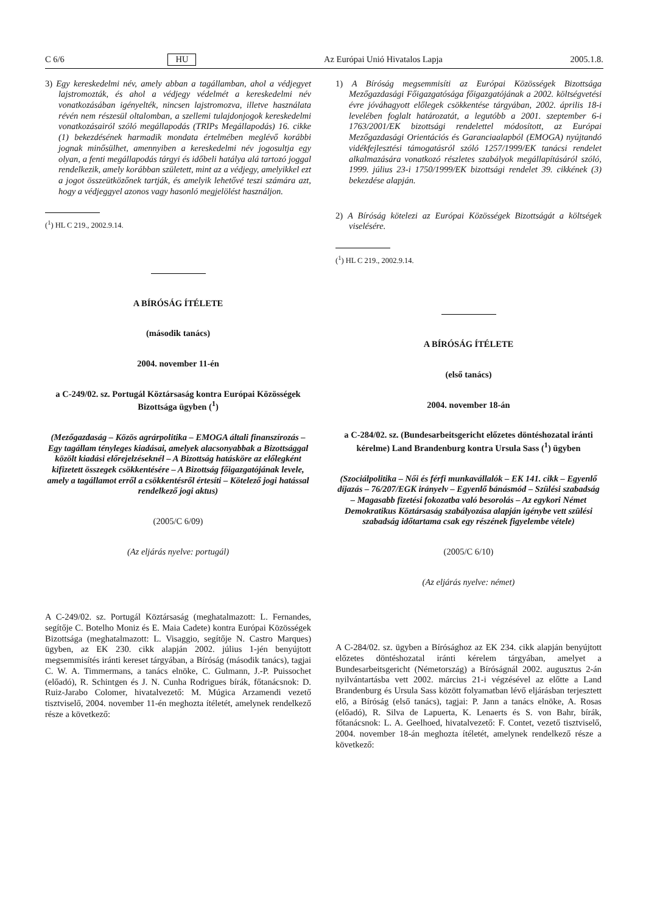C 6/6 HU Az Európai Unió Hivatalos Lapja 2005.1.8.
3) Egy kereskedelmi név, amely abban a tagállamban, ahol a védjegyet lajstromozták, és ahol a védjegy védelmét a kereskedelmi név vonatkozásában igényelték, nincsen lajstromozva, illetve használata révén nem részesül oltalomban, a szellemi tulajdonjogok kereskedelmi vonatkozásairól szóló megállapodás (TRIPs Megállapodás) 16. cikke (1) bekezdésének harmadik mondata értelmében meglévő korábbi jognak minősülhet, amennyiben a kereskedelmi név jogosultja egy olyan, a fenti megállapodás tárgyi és időbeli hatálya alá tartozó joggal rendelkezik, amely korábban született, mint az a védjegy, amelyikkel ezt a jogot összeütközőnek tartják, és amelyik lehetővé teszi számára azt, hogy a védjeggyel azonos vagy hasonló megjelölést használjon.
(<sup>1</sup>) HL C 219., 2002.9.14.
A BÍRÓSÁG ÍTÉLETE
(második tanács)
2004. november 11-én
a C-249/02. sz. Portugál Köztársaság kontra Európai Közösségek Bizottsága ügyben (<sup>1</sup>)
(Mezőgazdaság – Közös agrárpolitika – EMOGA általi finanszírozás – Egy tagállam tényleges kiadásai, amelyek alacsonyabbak a Bizottsággal közölt kiadási előrejelzéseknél – A Bizottság hatásköre az előlegként kifizetett összegek csökkentésére – A Bizottság főigazgatójának levele, amely a tagállamot erről a csökkentésről értesíti – Kötelező jogi hatással rendelkező jogi aktus)
(2005/C 6/09)
(Az eljárás nyelve: portugál)
A C-249/02. sz. Portugál Köztársaság (meghatalmazott: L. Fernandes, segítője C. Botelho Moniz és E. Maia Cadete) kontra Európai Közösségek Bizottsága (meghatalmazott: L. Visaggio, segítője N. Castro Marques) ügyben, az EK 230. cikk alapján 2002. július 1-jén benyújtott megsemmisítés iránti kereset tárgyában, a Bíróság (második tanács), tagjai C. W. A. Timmermans, a tanács elnöke, C. Gulmann, J.-P. Puissochet (előadó), R. Schintgen és J. N. Cunha Rodrigues bírák, főtanácsnok: D. Ruiz-Jarabo Colomer, hivatalvezető: M. Múgica Arzamendi vezető tisztviselő, 2004. november 11-én meghozta ítéletét, amelynek rendelkező része a következő:
1) A Bíróság megsemmisíti az Európai Közösségek Bizottsága Mezőgazdasági Főigazgatósága főigazgatójának a 2002. költségvetési évre jóváhagyott előlegek csökkentése tárgyában, 2002. április 18-i levelében foglalt határozatát, a legutóbb a 2001. szeptember 6-i 1763/2001/EK bizottsági rendelettel módosított, az Európai Mezőgazdasági Orientációs és Garanciaalapból (EMOGA) nyújtandó vidékfejlesztési támogatásról szóló 1257/1999/EK tanácsi rendelet alkalmazására vonatkozó részletes szabályok megállapításáról szóló, 1999. július 23-i 1750/1999/EK bizottsági rendelet 39. cikkének (3) bekezdése alapján.
2) A Bíróság kötelezi az Európai Közösségek Bizottságát a költségek viselésére.
(<sup>1</sup>) HL C 219., 2002.9.14.
A BÍRÓSÁG ÍTÉLETE
(első tanács)
2004. november 18-án
a C-284/02. sz. (Bundesarbeitsgericht előzetes döntéshozatal iránti kérelme) Land Brandenburg kontra Ursula Sass (<sup>1</sup>) ügyben
(Szociálpolitika – Női és férfi munkavállalók – EK 141. cikk – Egyenlő díjazás – 76/207/EGK irányelv – Egyenlő bánásmód – Szülési szabadság – Magasabb fizetési fokozatba való besorolás – Az egykori Német Demokratikus Köztársaság szabályozása alapján igénybe vett szülési szabadság időtartama csak egy részének figyelembe vétele)
(2005/C 6/10)
(Az eljárás nyelve: német)
A C-284/02. sz. ügyben a Bírósághoz az EK 234. cikk alapján benyújtott előzetes döntéshozatal iránti kérelem tárgyában, amelyet a Bundesarbeitsgericht (Németország) a Bíróságnál 2002. augusztus 2-án nyilvántartásba vett 2002. március 21-i végzésével az előtte a Land Brandenburg és Ursula Sass között folyamatban lévő eljárásban terjesztett elő, a Bíróság (első tanács), tagjai: P. Jann a tanács elnöke, A. Rosas (előadó), R. Silva de Lapuerta, K. Lenaerts és S. von Bahr, bírák, főtanácsnok: L. A. Geelhoed, hivatalvezető: F. Contet, vezető tisztviselő, 2004. november 18-án meghozta ítéletét, amelynek rendelkező része a következő: